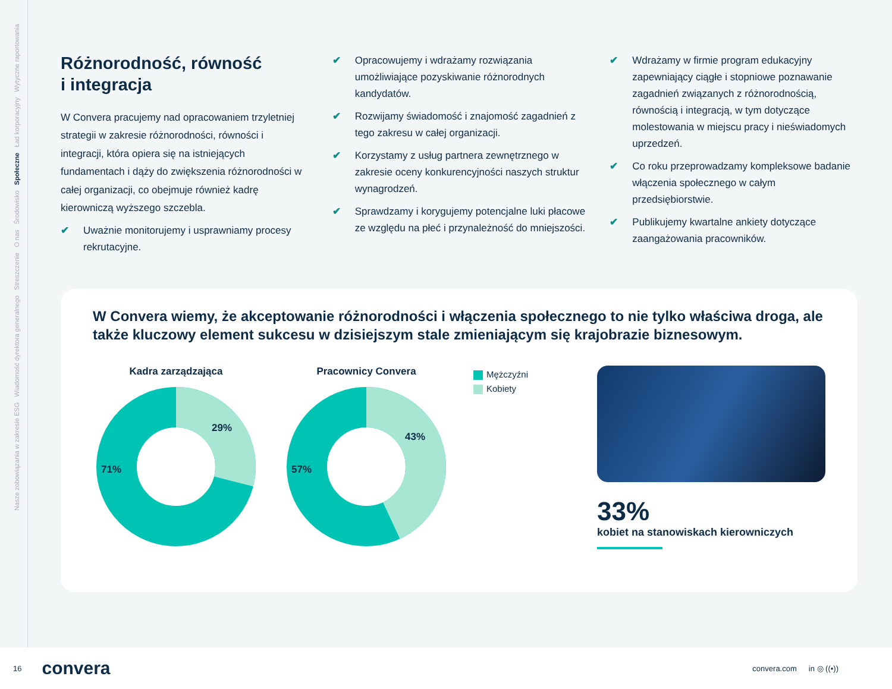Nasze zobowiązania w zakresie ESG Wiadomość dyrektora generalnego Streszczenie O nas Środowisko Społeczne Ład korporacyjny Wytyczne raportowania
Różnorodność, równość
i integracja
W Convera pracujemy nad opracowaniem trzyletniej strategii w zakresie różnorodności, równości i integracji, która opiera się na istniejących fundamentach i dąży do zwiększenia różnorodności w całej organizacji, co obejmuje również kadrę kierowniczą wyższego szczebla.
✔ Uważnie monitorujemy i usprawniamy procesy rekrutacyjne.
✔ Opracowujemy i wdrażamy rozwiązania umożliwiające pozyskiwanie różnorodnych kandydatów.
✔ Rozwijamy świadomość i znajomość zagadnień z tego zakresu w całej organizacji.
✔ Korzystamy z usług partnera zewnętrznego w zakresie oceny konkurencyjności naszych struktur wynagrodzeń.
✔ Sprawdzamy i korygujemy potencjalne luki płacowe ze względu na płeć i przynależność do mniejszości.
✔ Wdrażamy w firmie program edukacyjny zapewniający ciągłe i stopniowe poznawanie zagadnień związanych z różnorodnością, równością i integracją, w tym dotyczące molestowania w miejscu pracy i nieświadomych uprzedzeń.
✔ Co roku przeprowadzamy kompleksowe badanie włączenia społecznego w całym przedsiębiorstwie.
✔ Publikujemy kwartalne ankiety dotyczące zaangażowania pracowników.
W Convera wiemy, że akceptowanie różnorodności i włączenia społecznego to nie tylko właściwa droga, ale także kluczowy element sukcesu w dzisiejszym stale zmieniającym się krajobrazie biznesowym.
Kadra zarządzająca
29%
71%
Pracownicy Convera
43%
57%
Mężczyźni
Kobiety
33%
kobiet na stanowiskach kierowniczych
16 convera convera.com in ◎ ((•))